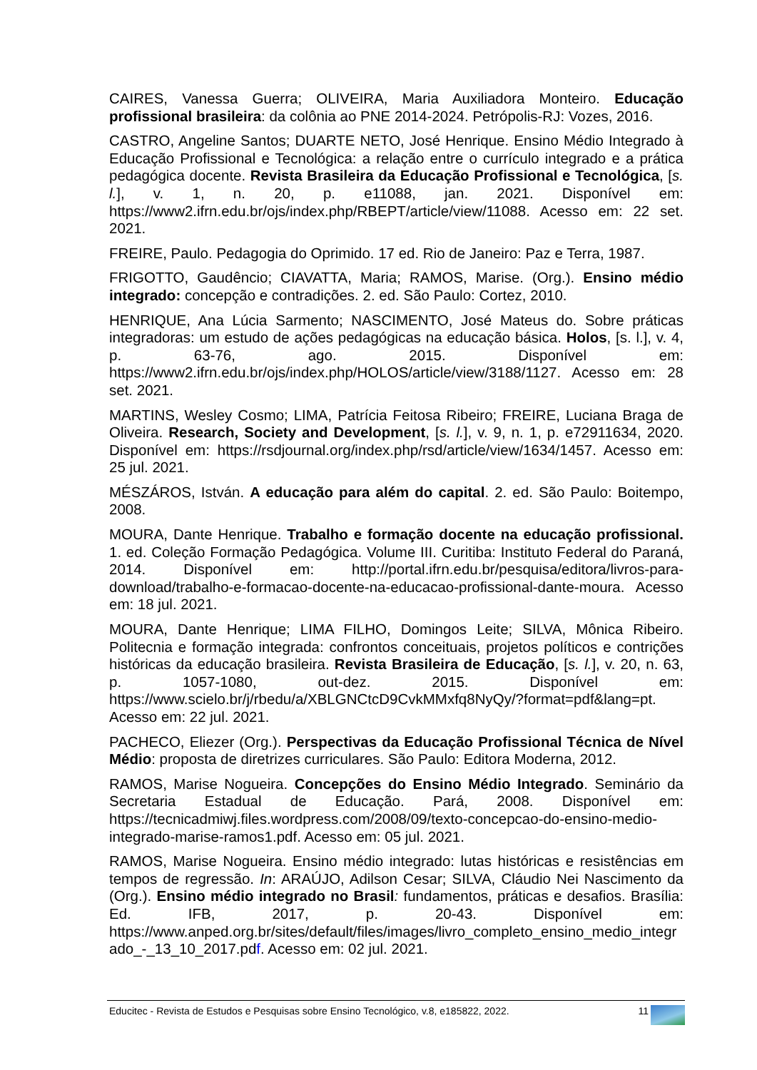CAIRES, Vanessa Guerra; OLIVEIRA, Maria Auxiliadora Monteiro. Educação profissional brasileira: da colônia ao PNE 2014-2024. Petrópolis-RJ: Vozes, 2016.
CASTRO, Angeline Santos; DUARTE NETO, José Henrique. Ensino Médio Integrado à Educação Profissional e Tecnológica: a relação entre o currículo integrado e a prática pedagógica docente. Revista Brasileira da Educação Profissional e Tecnológica, [s. l.], v. 1, n. 20, p. e11088, jan. 2021. Disponível em: https://www2.ifrn.edu.br/ojs/index.php/RBEPT/article/view/11088. Acesso em: 22 set. 2021.
FREIRE, Paulo. Pedagogia do Oprimido. 17 ed. Rio de Janeiro: Paz e Terra, 1987.
FRIGOTTO, Gaudêncio; CIAVATTA, Maria; RAMOS, Marise. (Org.). Ensino médio integrado: concepção e contradições. 2. ed. São Paulo: Cortez, 2010.
HENRIQUE, Ana Lúcia Sarmento; NASCIMENTO, José Mateus do. Sobre práticas integradoras: um estudo de ações pedagógicas na educação básica. Holos, [s. l.], v. 4, p. 63-76, ago. 2015. Disponível em: https://www2.ifrn.edu.br/ojs/index.php/HOLOS/article/view/3188/1127. Acesso em: 28 set. 2021.
MARTINS, Wesley Cosmo; LIMA, Patrícia Feitosa Ribeiro; FREIRE, Luciana Braga de Oliveira. Research, Society and Development, [s. l.], v. 9, n. 1, p. e72911634, 2020. Disponível em: https://rsdjournal.org/index.php/rsd/article/view/1634/1457. Acesso em: 25 jul. 2021.
MÉSZÁROS, István. A educação para além do capital. 2. ed. São Paulo: Boitempo, 2008.
MOURA, Dante Henrique. Trabalho e formação docente na educação profissional. 1. ed. Coleção Formação Pedagógica. Volume III. Curitiba: Instituto Federal do Paraná, 2014. Disponível em: http://portal.ifrn.edu.br/pesquisa/editora/livros-para-download/trabalho-e-formacao-docente-na-educacao-profissional-dante-moura. Acesso em: 18 jul. 2021.
MOURA, Dante Henrique; LIMA FILHO, Domingos Leite; SILVA, Mônica Ribeiro. Politecnia e formação integrada: confrontos conceituais, projetos políticos e contrições históricas da educação brasileira. Revista Brasileira de Educação, [s. l.], v. 20, n. 63, p. 1057-1080, out-dez. 2015. Disponível em: https://www.scielo.br/j/rbedu/a/XBLGNCtcD9CvkMMxfq8NyQy/?format=pdf&lang=pt. Acesso em: 22 jul. 2021.
PACHECO, Eliezer (Org.). Perspectivas da Educação Profissional Técnica de Nível Médio: proposta de diretrizes curriculares. São Paulo: Editora Moderna, 2012.
RAMOS, Marise Nogueira. Concepções do Ensino Médio Integrado. Seminário da Secretaria Estadual de Educação. Pará, 2008. Disponível em: https://tecnicadmiwj.files.wordpress.com/2008/09/texto-concepcao-do-ensino-medio-integrado-marise-ramos1.pdf. Acesso em: 05 jul. 2021.
RAMOS, Marise Nogueira. Ensino médio integrado: lutas históricas e resistências em tempos de regressão. In: ARAÚJO, Adilson Cesar; SILVA, Cláudio Nei Nascimento da (Org.). Ensino médio integrado no Brasil: fundamentos, práticas e desafios. Brasília: Ed. IFB, 2017, p. 20-43. Disponível em: https://www.anped.org.br/sites/default/files/images/livro_completo_ensino_medio_integrado_-_13_10_2017.pdf. Acesso em: 02 jul. 2021.
Educitec - Revista de Estudos e Pesquisas sobre Ensino Tecnológico, v.8, e185822, 2022. 11